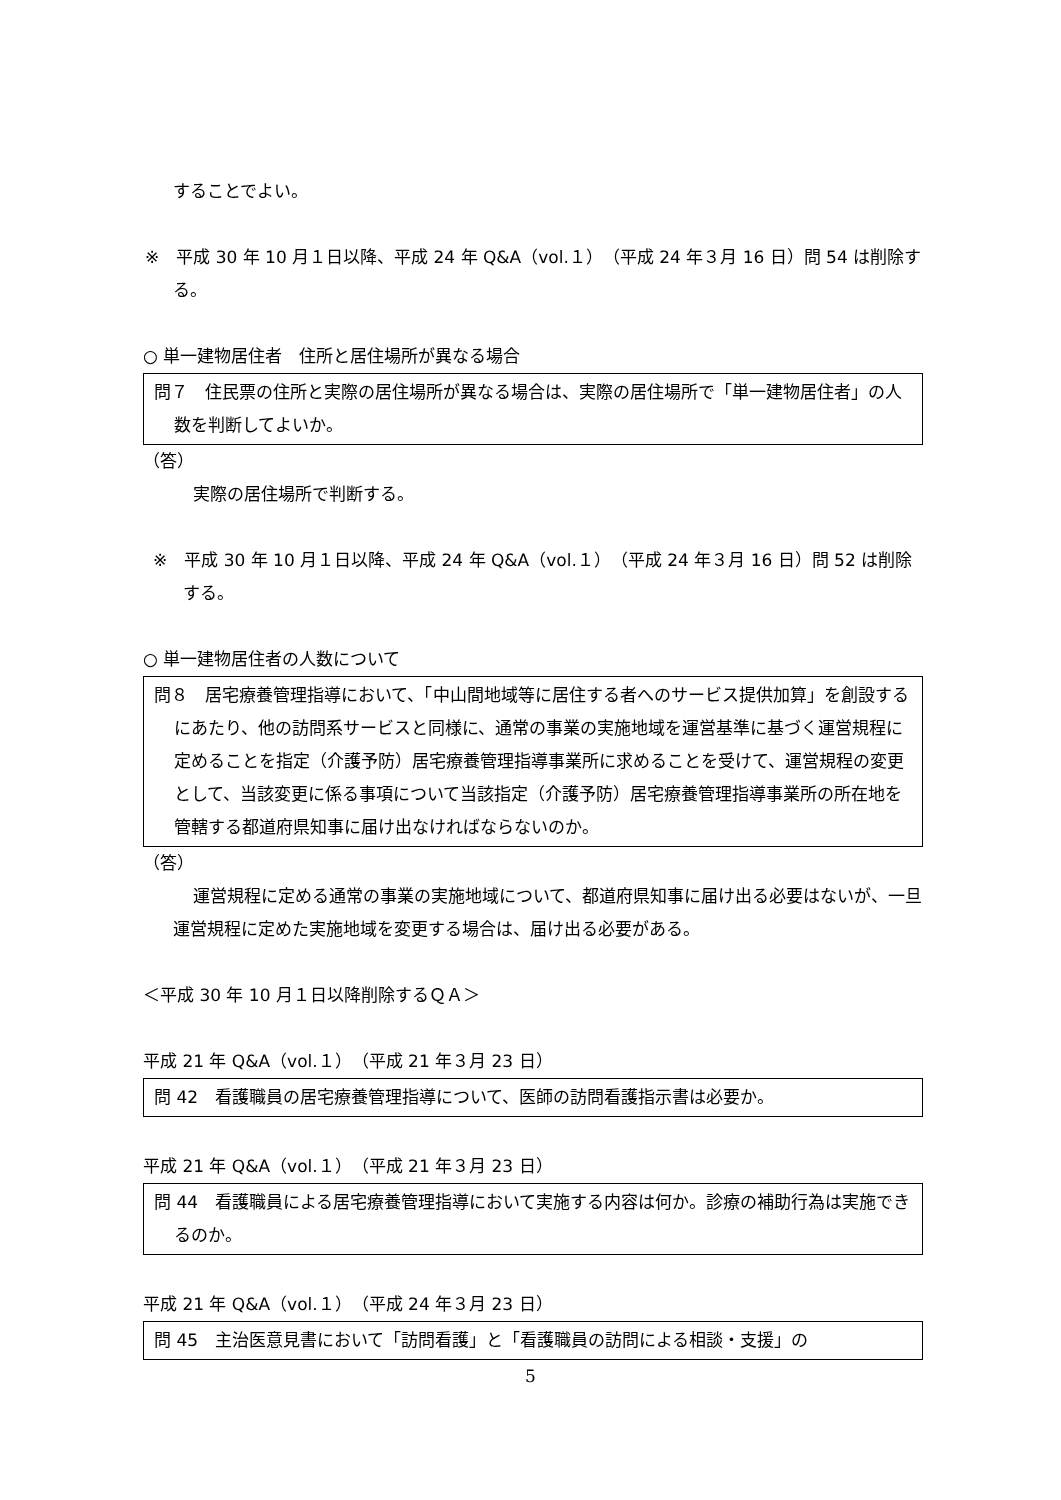することでよい。
※　平成 30 年 10 月１日以降、平成 24 年 Q&A（vol.１）（平成 24 年３月 16 日）問 54 は削除する。
○ 単一建物居住者　住所と居住場所が異なる場合
問７　住民票の住所と実際の居住場所が異なる場合は、実際の居住場所で「単一建物居住者」の人数を判断してよいか。
（答）
実際の居住場所で判断する。
※　平成 30 年 10 月１日以降、平成 24 年 Q&A（vol.１）（平成 24 年３月 16 日）問 52 は削除する。
○ 単一建物居住者の人数について
問８　居宅療養管理指導において、「中山間地域等に居住する者へのサービス提供加算」を創設するにあたり、他の訪問系サービスと同様に、通常の事業の実施地域を運営基準に基づく運営規程に定めることを指定（介護予防）居宅療養管理指導事業所に求めることを受けて、運営規程の変更として、当該変更に係る事項について当該指定（介護予防）居宅療養管理指導事業所の所在地を管轄する都道府県知事に届け出なければならないのか。
（答）
運営規程に定める通常の事業の実施地域について、都道府県知事に届け出る必要はないが、一旦運営規程に定めた実施地域を変更する場合は、届け出る必要がある。
＜平成 30 年 10 月１日以降削除するＱＡ＞
平成 21 年 Q&A（vol.１）（平成 21 年３月 23 日）
問 42　看護職員の居宅療養管理指導について、医師の訪問看護指示書は必要か。
平成 21 年 Q&A（vol.１）（平成 21 年３月 23 日）
問 44　看護職員による居宅療養管理指導において実施する内容は何か。診療の補助行為は実施できるのか。
平成 21 年 Q&A（vol.１）（平成 24 年３月 23 日）
問 45　主治医意見書において「訪問看護」と「看護職員の訪問による相談・支援」の
5